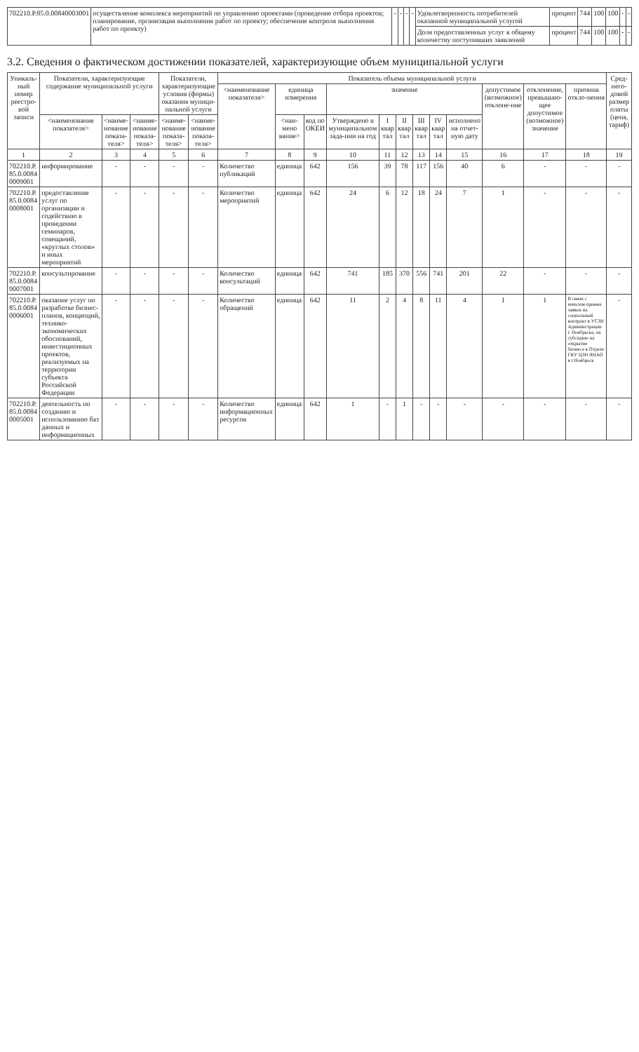| 702210.Р.85.0.0084000З001 | осуществление комплекса мероприятий по управлению проектами (проведение отбора проектов; планирование, организация выполнения работ по проекту; обеспечение контроля выполнения работ по проекту) | - | - | - | - | Удовлетворенность потребителей оказанной муниципальной услугой | процент | 744 | 100 | 100 | - | - |
| | | | | | | Доля предоставленных услуг к общему количеству поступивших заявлений | процент | 744 | 100 | 100 | - | - |
3.2. Сведения о фактическом достижении показателей, характеризующие объем муниципальной услуги
| Уникаль-ный номер реестро-вой записи | Показатели, характеризующие содержание муниципальной услуги | | | Показатели, характеризующие условия (формы) оказания муници-пальной услуги | | Показатель объема муниципальной услуги | | | | | | | | | | | | Сред-него-довой размер платы (цена, тариф) |
| --- | --- | --- | --- | --- | --- | --- | --- | --- | --- | --- | --- | --- | --- | --- | --- | --- | --- | --- |
| | | | | | | <наименование показателя> | единица измерения | | значение | | | | | | допустимое (возможное) отклоне-ние | отклонение, превышаю-щее допустимое (возможное) значение | причина откло-нения | |
| | <наименование показателя> | <наиме-нование показа-теля> | <наиме-нование показа-теля> | <наиме-нование показа-теля> | <наиме-нование показа-теля> | | <наи-мено вание> | код по ОКЕИ | Утверждено в муниципальном зада-нии на год | I квар тал | II квар тал | III квар тал | IV квар тал | исполнено на отчет-ную дату | | | | |
| 1 | 2 | 3 | 4 | 5 | 6 | 7 | 8 | 9 | 10 | 11 | 12 | 13 | 14 | 15 | 16 | 17 | 18 | 19 |
| 702210.Р. 85.0.0084 0009001 | информирование | - | - | - | - | Количество публикаций | единица | 642 | 156 | 39 | 78 | 117 | 156 | 40 | 6 | - | - | - |
| 702210.Р. 85.0.0084 0008001 | предоставление услуг по организации и содействию в проведении семинаров, совещаний, «круглых столов» и иных мероприятий | - | - | - | - | Количество мероприятий | единица | 642 | 24 | 6 | 12 | 18 | 24 | 7 | 1 | - | - | - |
| 702210.Р. 85.0.0084 0007001 | консультирование | - | - | - | - | Количество консультаций | единица | 642 | 741 | 185 | 370 | 556 | 741 | 201 | 22 | - | - | - |
| 702210.Р. 85.0.0084 0006001 | оказание услуг по разработке бизнес-планов, концепций, технико-экономических обоснований, инвестиционных проектов, реализуемых на территории субъекта Российской Федерации | - | - | - | - | Количество обращений | единица | 642 | 11 | 2 | 4 | 8 | 11 | 4 | 1 | 1 | В связи с началом приема заявок на социальный контракт в УСЗН Администрации г. Ноябрьска, на субсидию на открытие бизнеса в Отделе ГКУ ЦЗН ЯНАО в г.Ноябрьск | - |
| 702210.Р. 85.0.0084 0005001 | деятельность по созданию и использованию баз данных и информационных | - | - | - | - | Количество информационных ресурсов | единица | 642 | 1 | - | 1 | - | - | - | - | - | - | - |